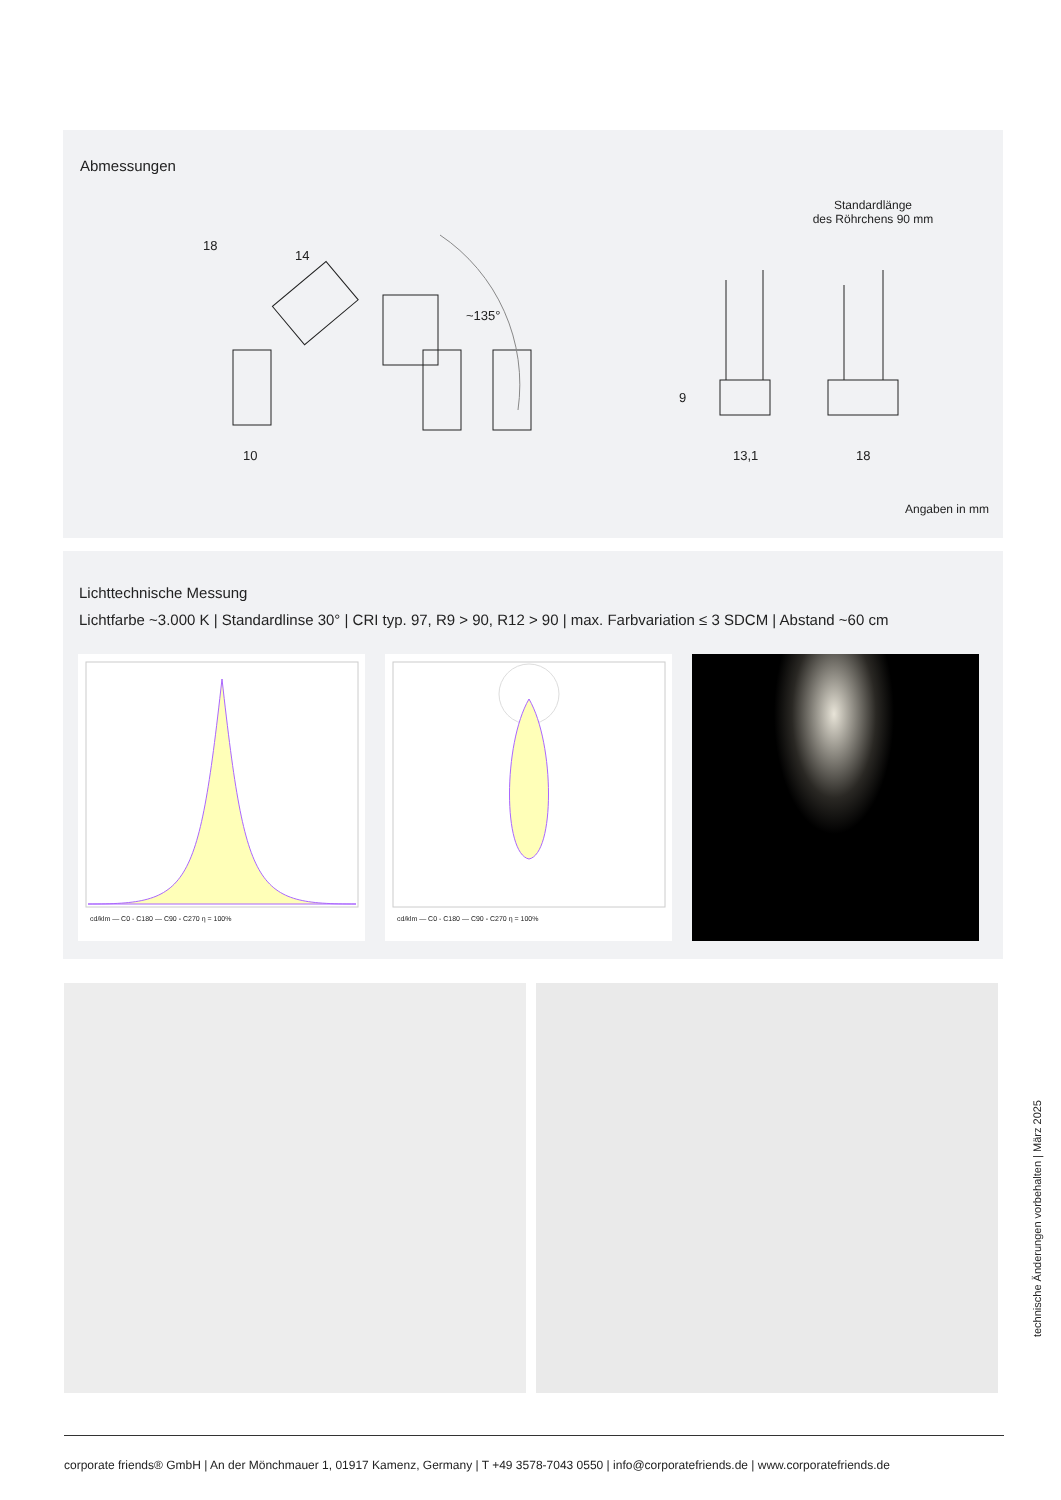Abmessungen
Standardlänge
des Röhrchens 90 mm
18
14
10
~135°
9
13,1
18
Angaben in mm
Lichttechnische Messung
Lichtfarbe ~3.000 K | Standardlinse 30° | CRI typ. 97, R9 > 90, R12 > 90 | max. Farbvariation ≤ 3 SDCM | Abstand ~60 cm
cd/klm — C0 - C180 — C90 - C270 η = 100% cd/klm — C0 - C180 — C90 - C270 η = 100%
technische Änderungen vorbehalten | März 2025
corporate friends® GmbH | An der Mönchmauer 1, 01917 Kamenz, Germany | T +49 3578-7043 0550 | info@corporatefriends.de | www.corporatefriends.de